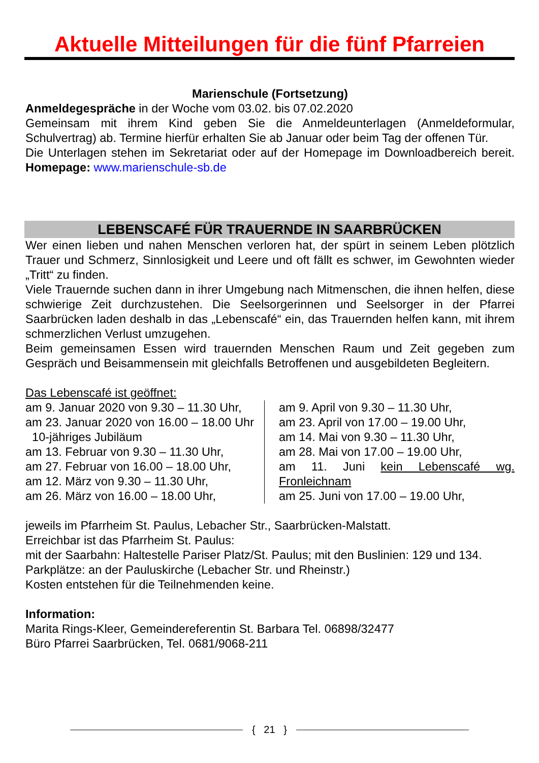Aktuelle Mitteilungen für die fünf Pfarreien
Marienschule (Fortsetzung)
Anmeldegespräche in der Woche vom 03.02. bis 07.02.2020
Gemeinsam mit ihrem Kind geben Sie die Anmeldeunterlagen (Anmeldeformular, Schulvertrag) ab. Termine hierfür erhalten Sie ab Januar oder beim Tag der offenen Tür.
Die Unterlagen stehen im Sekretariat oder auf der Homepage im Downloadbereich bereit. Homepage: www.marienschule-sb.de
LEBENSCAFÉ FÜR TRAUERNDE IN SAARBRÜCKEN
Wer einen lieben und nahen Menschen verloren hat, der spürt in seinem Leben plötzlich Trauer und Schmerz, Sinnlosigkeit und Leere und oft fällt es schwer, im Gewohnten wieder „Tritt“ zu finden.
Viele Trauernde suchen dann in ihrer Umgebung nach Mitmenschen, die ihnen helfen, diese schwierige Zeit durchzustehen. Die Seelsorgerinnen und Seelsorger in der Pfarrei Saarbrücken laden deshalb in das „Lebenscafé“ ein, das Trauernden helfen kann, mit ihrem schmerzlichen Verlust umzugehen.
Beim gemeinsamen Essen wird trauernden Menschen Raum und Zeit gegeben zum Gespräch und Beisammensein mit gleichfalls Betroffenen und ausgebildeten Begleitern.
Das Lebenscafé ist geöffnet:
am 9. Januar 2020 von 9.30 – 11.30 Uhr,
am 23. Januar 2020 von 16.00 – 18.00 Uhr 10-jähriges Jubiläum
am 13. Februar von 9.30 – 11.30 Uhr,
am 27. Februar von 16.00 – 18.00 Uhr,
am 12. März von 9.30 – 11.30 Uhr,
am 26. März von 16.00 – 18.00 Uhr,
am 9. April von 9.30 – 11.30 Uhr,
am 23. April von 17.00 – 19.00 Uhr,
am 14. Mai von 9.30 – 11.30 Uhr,
am 28. Mai von 17.00 – 19.00 Uhr,
am 11. Juni kein Lebenscafé wg. Fronleichnam
am 25. Juni von 17.00 – 19.00 Uhr,
jeweils im Pfarrheim St. Paulus, Lebacher Str., Saarbrücken-Malstatt.
Erreichbar ist das Pfarrheim St. Paulus:
mit der Saarbahn: Haltestelle Pariser Platz/St. Paulus; mit den Buslinien: 129 und 134.
Parkplätze: an der Pauluskirche (Lebacher Str. und Rheinstr.)
Kosten entstehen für die Teilnehmenden keine.
Information:
Marita Rings-Kleer, Gemeindereferentin St. Barbara Tel. 06898/32477
Büro Pfarrei Saarbrücken, Tel. 0681/9068-211
{ 21 }